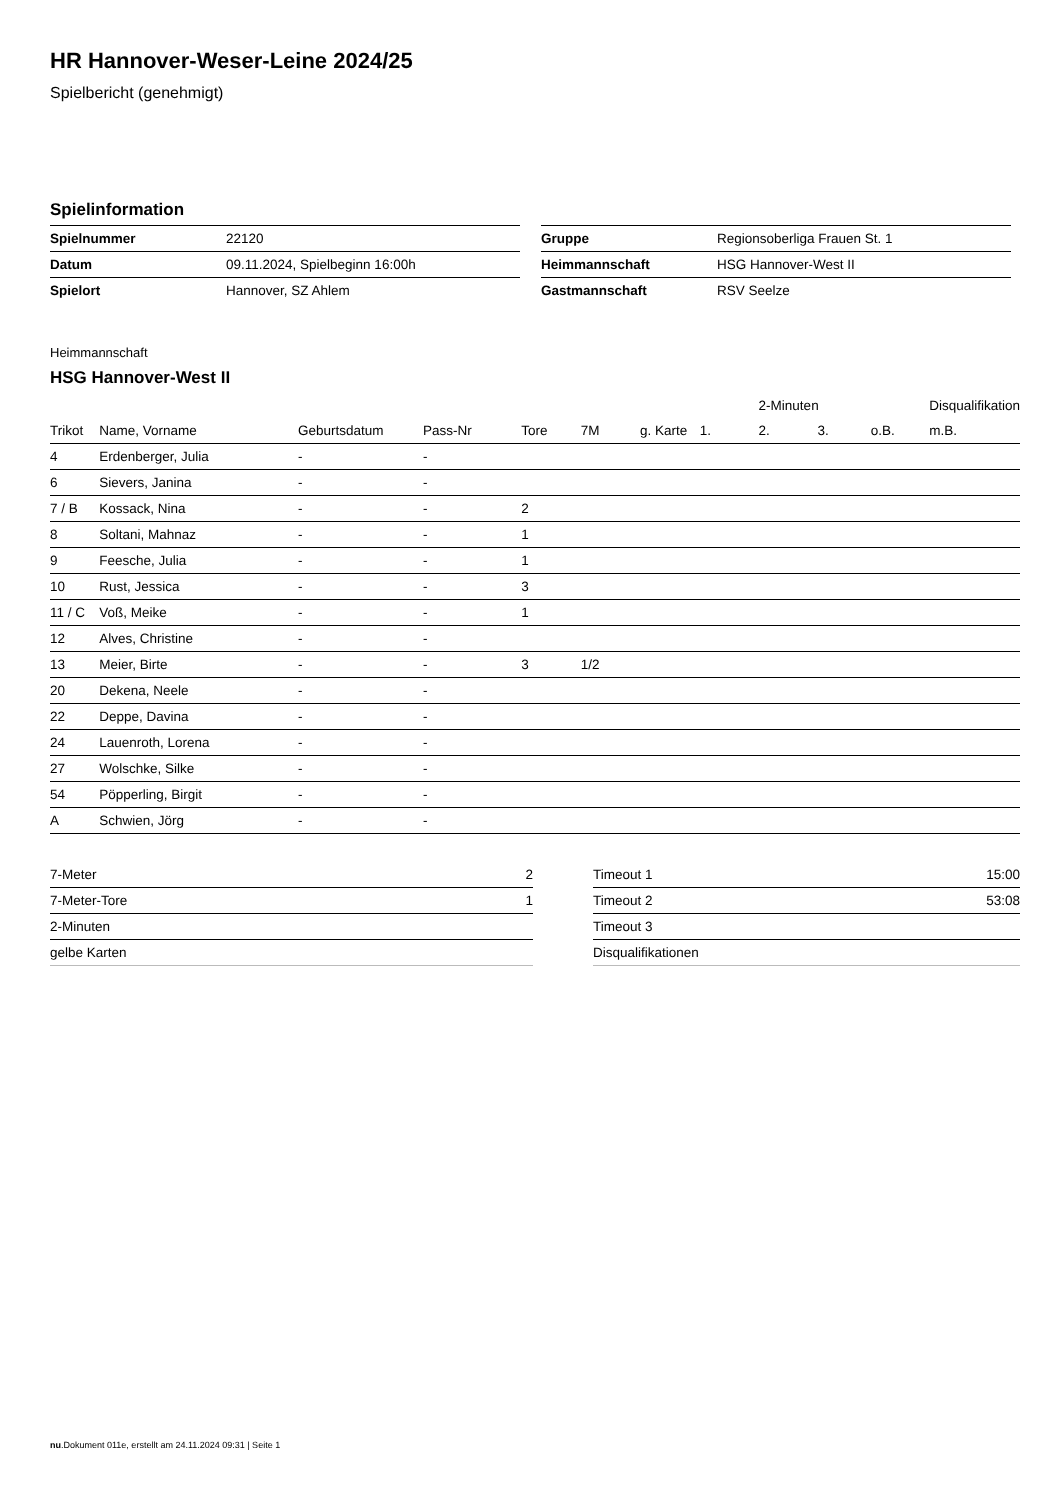HR Hannover-Weser-Leine 2024/25
Spielbericht (genehmigt)
Spielinformation
| Spielnummer | 22120 |
| Datum | 09.11.2024, Spielbeginn 16:00h |
| Spielort | Hannover, SZ Ahlem |
| Gruppe | Regionsoberliga Frauen St. 1 |
| Heimmannschaft | HSG Hannover-West II |
| Gastmannschaft | RSV Seelze |
Heimmannschaft
HSG Hannover-West II
| | | | | | | | | 2-Minuten | | | Disqualifikation |
| --- | --- | --- | --- | --- | --- | --- | --- | --- | --- | --- | --- |
| Trikot | Name, Vorname | Geburtsdatum | Pass-Nr | Tore | 7M | g. Karte | 1. | 2. | 3. | o.B. | m.B. |
| 4 | Erdenberger, Julia | - | - | | | | | | | | |
| 6 | Sievers, Janina | - | - | | | | | | | | |
| 7 / B | Kossack, Nina | - | - | 2 | | | | | | | |
| 8 | Soltani, Mahnaz | - | - | 1 | | | | | | | |
| 9 | Feesche, Julia | - | - | 1 | | | | | | | |
| 10 | Rust, Jessica | - | - | 3 | | | | | | | |
| 11 / C | Voß, Meike | - | - | 1 | | | | | | | |
| 12 | Alves, Christine | - | - | | | | | | | | |
| 13 | Meier, Birte | - | - | 3 | 1/2 | | | | | | |
| 20 | Dekena, Neele | - | - | | | | | | | | |
| 22 | Deppe, Davina | - | - | | | | | | | | |
| 24 | Lauenroth, Lorena | - | - | | | | | | | | |
| 27 | Wolschke, Silke | - | - | | | | | | | | |
| 54 | Pöpperling, Birgit | - | - | | | | | | | | |
| A | Schwien, Jörg | - | - | | | | | | | | |
| 7-Meter | 2 |
| 7-Meter-Tore | 1 |
| 2-Minuten | |
| gelbe Karten | |
| Timeout 1 | 15:00 |
| Timeout 2 | 53:08 |
| Timeout 3 | |
| Disqualifikationen | |
nu.Dokument 011e, erstellt am 24.11.2024 09:31 | Seite 1